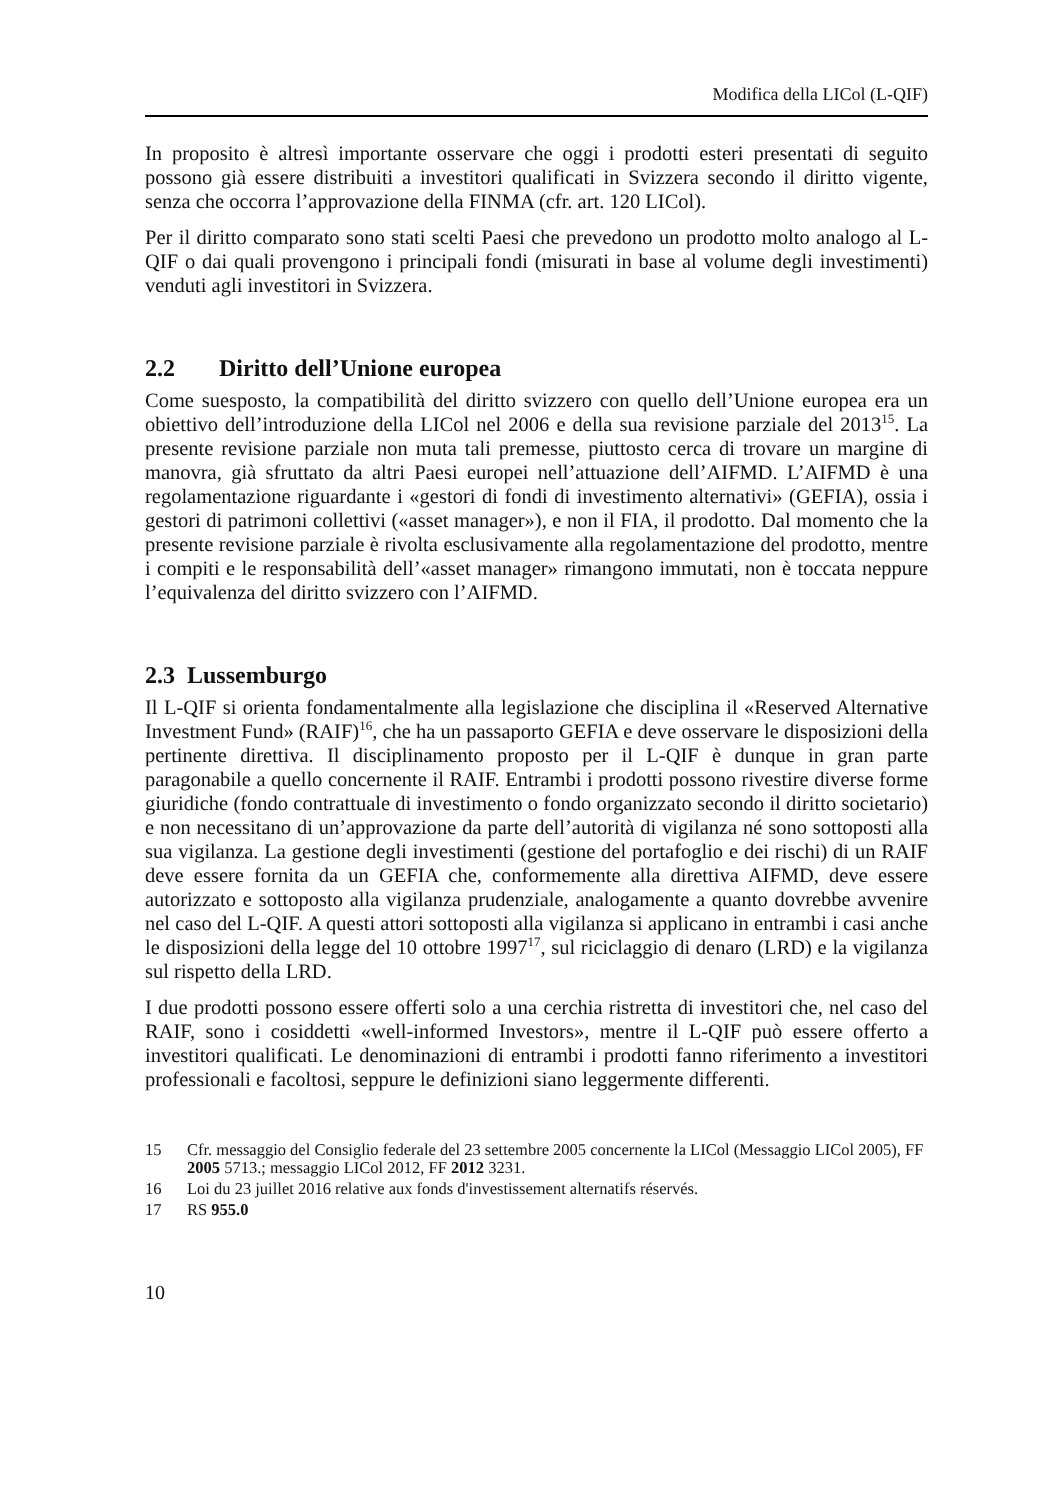Modifica della LICol (L-QIF)
In proposito è altresì importante osservare che oggi i prodotti esteri presentati di seguito possono già essere distribuiti a investitori qualificati in Svizzera secondo il diritto vigente, senza che occorra l’approvazione della FINMA (cfr. art. 120 LICol).
Per il diritto comparato sono stati scelti Paesi che prevedono un prodotto molto analogo al L-QIF o dai quali provengono i principali fondi (misurati in base al volume degli investimenti) venduti agli investitori in Svizzera.
2.2 Diritto dell’Unione europea
Come suesposto, la compatibilità del diritto svizzero con quello dell’Unione europea era un obiettivo dell’introduzione della LICol nel 2006 e della sua revisione parziale del 2013<sup>15</sup>. La presente revisione parziale non muta tali premesse, piuttosto cerca di trovare un margine di manovra, già sfruttato da altri Paesi europei nell’attuazione dell’AIFMD. L’AIFMD è una regolamentazione riguardante i «gestori di fondi di investimento alternativi» (GEFIA), ossia i gestori di patrimoni collettivi («asset manager»), e non il FIA, il prodotto. Dal momento che la presente revisione parziale è rivolta esclusivamente alla regolamentazione del prodotto, mentre i compiti e le responsabilità dell’«asset manager» rimangono immutati, non è toccata neppure l’equivalenza del diritto svizzero con l’AIFMD.
2.3 Lussemburgo
Il L-QIF si orienta fondamentalmente alla legislazione che disciplina il «Reserved Alternative Investment Fund» (RAIF)<sup>16</sup>, che ha un passaporto GEFIA e deve osservare le disposizioni della pertinente direttiva. Il disciplinamento proposto per il L-QIF è dunque in gran parte paragonabile a quello concernente il RAIF. Entrambi i prodotti possono rivestire diverse forme giuridiche (fondo contrattuale di investimento o fondo organizzato secondo il diritto societario) e non necessitano di un’approvazione da parte dell’autorità di vigilanza né sono sottoposti alla sua vigilanza. La gestione degli investimenti (gestione del portafoglio e dei rischi) di un RAIF deve essere fornita da un GEFIA che, conformemente alla direttiva AIFMD, deve essere autorizzato e sottoposto alla vigilanza prudenziale, analogamente a quanto dovrebbe avvenire nel caso del L-QIF. A questi attori sottoposti alla vigilanza si applicano in entrambi i casi anche le disposizioni della legge del 10 ottobre 1997<sup>17</sup>, sul riciclaggio di denaro (LRD) e la vigilanza sul rispetto della LRD.
I due prodotti possono essere offerti solo a una cerchia ristretta di investitori che, nel caso del RAIF, sono i cosiddetti «well-informed Investors», mentre il L-QIF può essere offerto a investitori qualificati. Le denominazioni di entrambi i prodotti fanno riferimento a investitori professionali e facoltosi, seppure le definizioni siano leggermente differenti.
15 Cfr. messaggio del Consiglio federale del 23 settembre 2005 concernente la LICol (Messaggio LICol 2005), FF 2005 5713.; messaggio LICol 2012, FF 2012 3231.
16 Loi du 23 juillet 2016 relative aux fonds d'investissement alternatifs réservés.
17 RS 955.0
10